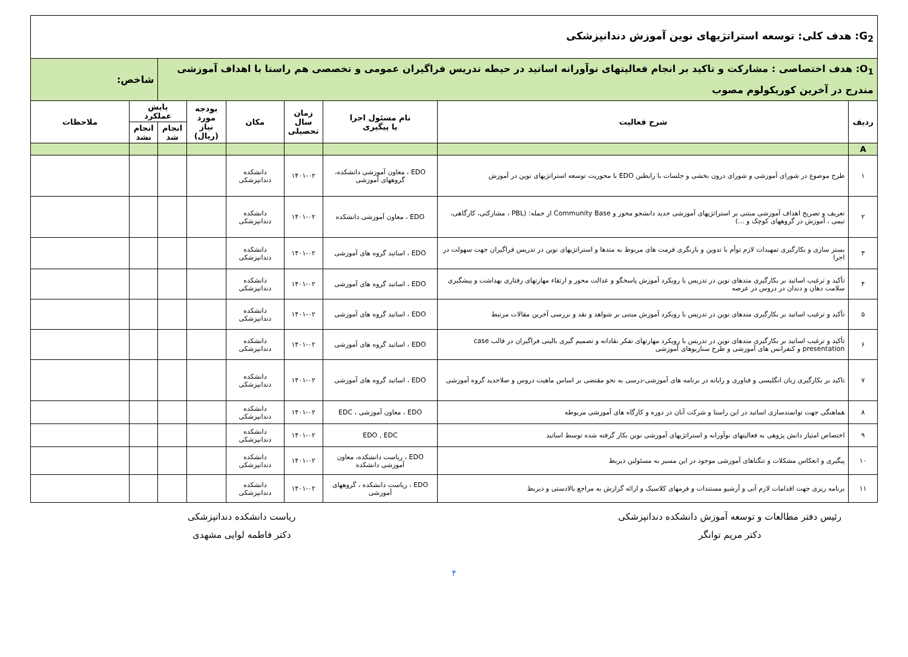| G<sub>2</sub>: هدف کلی: توسعه استراتژیهای نوین آموزش دندانپزشکی | | | | | | | | |
| O<sub>1</sub>: هدف اختصاصی : مشارکت و تاکید بر انجام فعالیتهای نوآورانه اساتید در حیطه تدریس فراگیران عمومی و تخصصی هم راستا با اهداف آموزشی مندرج در آخرین کوریکولوم مصوب | | | | | | | شاخص: | |
| ردیف | شرح فعالیت | نام مسئول اجرا یا پیگیری | زمان سال تحصیلی | مکان | بودجه مورد نیاز (ریال) | پایش عملکرد | | ملاحظات |
| | | | | | | انجام شد | انجام نشد | |
| A | | | | | | | | |
| ۱ | طرح موضوع در شورای آموزشی و شورای درون بخشی و جلسات با رابطین EDO با محوریت توسعه استراتژیهای نوین در آموزش | EDO ، معاون آموزشی دانشکده، گروههای آموزشی | ۱۴۰۱-۰۲ | دانشکده دندانپزشکی | | | | |
| ۲ | تعریف و تصریح اهداف آموزشی مبتنی بر استراتژیهای آموزشی جدید دانشجو محور و Community Base از جمله: (PBL ، مشارکتی، کارگاهی، تیمی ، آموزش در گروههای کوچک و ...) | EDO ، معاون آموزشی دانشکده | ۱۴۰۱-۰۲ | دانشکده دندانپزشکی | | | | |
| ۳ | بستر سازی و بکارگیری تمهیدات لازم توأم با تدوین و بازنگری فرمت های مربوط به متدها و استراتژیهای نوین در تدریس فراگیران جهت سهولت در اجرا | EDO ، اساتید گروه های آموزشی | ۱۴۰۱-۰۲ | دانشکده دندانپزشکی | | | | |
| ۴ | تأکید و ترغیب اساتید بر بکارگیری متدهای نوین در تدریس با رویکرد آموزش پاسخگو و عدالت محور و ارتقاء مهارتهای رفتاری بهداشت و پیشگیری سلامت دهان و دندان در دروس در عرصه | EDO ، اساتید گروه های آموزشی | ۱۴۰۱-۰۲ | دانشکده دندانپزشکی | | | | |
| ۵ | تأکید و ترغیب اساتید بر بکارگیری متدهای نوین در تدریس با رویکرد آموزش مبتنی بر شواهد و نقد و بررسی آخرین مقالات مرتبط | EDO ، اساتید گروه های آموزشی | ۱۴۰۱-۰۲ | دانشکده دندانپزشکی | | | | |
| ۶ | تأکید و ترغیب اساتید بر بکارگیری متدهای نوین در تدریس با رویکرد مهارتهای تفکر نقادانه و تصمیم گیری بالینی فراگیران در قالب case presentation و کنفرانس های آموزشی و طرح سناریوهای آموزشی | EDO ، اساتید گروه های آموزشی | ۱۴۰۱-۰۲ | دانشکده دندانپزشکی | | | | |
| ۷ | تاکید بر بکارگیری زبان انگلیسی و فناوری و رایانه در برنامه های آموزشی-درسی به نحو مقتضی بر اساس ماهیت دروس و صلاحدید گروه آموزشی | EDO ، اساتید گروه های آموزشی | ۱۴۰۱-۰۲ | دانشکده دندانپزشکی | | | | |
| ۸ | هماهنگی جهت توانمندسازی اساتید در این راستا و شرکت آنان در دوره و کارگاه های آموزشی مربوطه | EDO ، معاون آموزشی ، EDC | ۱۴۰۱-۰۲ | دانشکده دندانپزشکی | | | | |
| ۹ | اختصاص امتیاز دانش پژوهی به فعالیتهای نوآورانه و استراتژیهای آموزشی نوین بکار گرفته شده توسط اساتید | EDO , EDC | ۱۴۰۱-۰۲ | دانشکده دندانپزشکی | | | | |
| ۱۰ | پیگیری و انعکاس مشکلات و تنگناهای آموزشی موجود در این مسیر به مسئولین ذیربط | EDO ، ریاست دانشکده، معاون آموزشی دانشکده | ۱۴۰۱-۰۲ | دانشکده دندانپزشکی | | | | |
| ۱۱ | برنامه ریزی جهت اقدامات لازم آتی و آرشیو مستندات و فرمهای کلاسیک و ارائه گزارش به مراجع بالادستی و ذیربط | EDO ، ریاست دانشکده ، گروههای آموزشی | ۱۴۰۱-۰۲ | دانشکده دندانپزشکی | | | | |
رئیس دفتر مطالعات و توسعه آموزش دانشکده دندانپزشکی
دکتر مریم توانگر
ریاست دانشکده دندانپزشکی
دکتر فاطمه لوایی مشهدی
۴